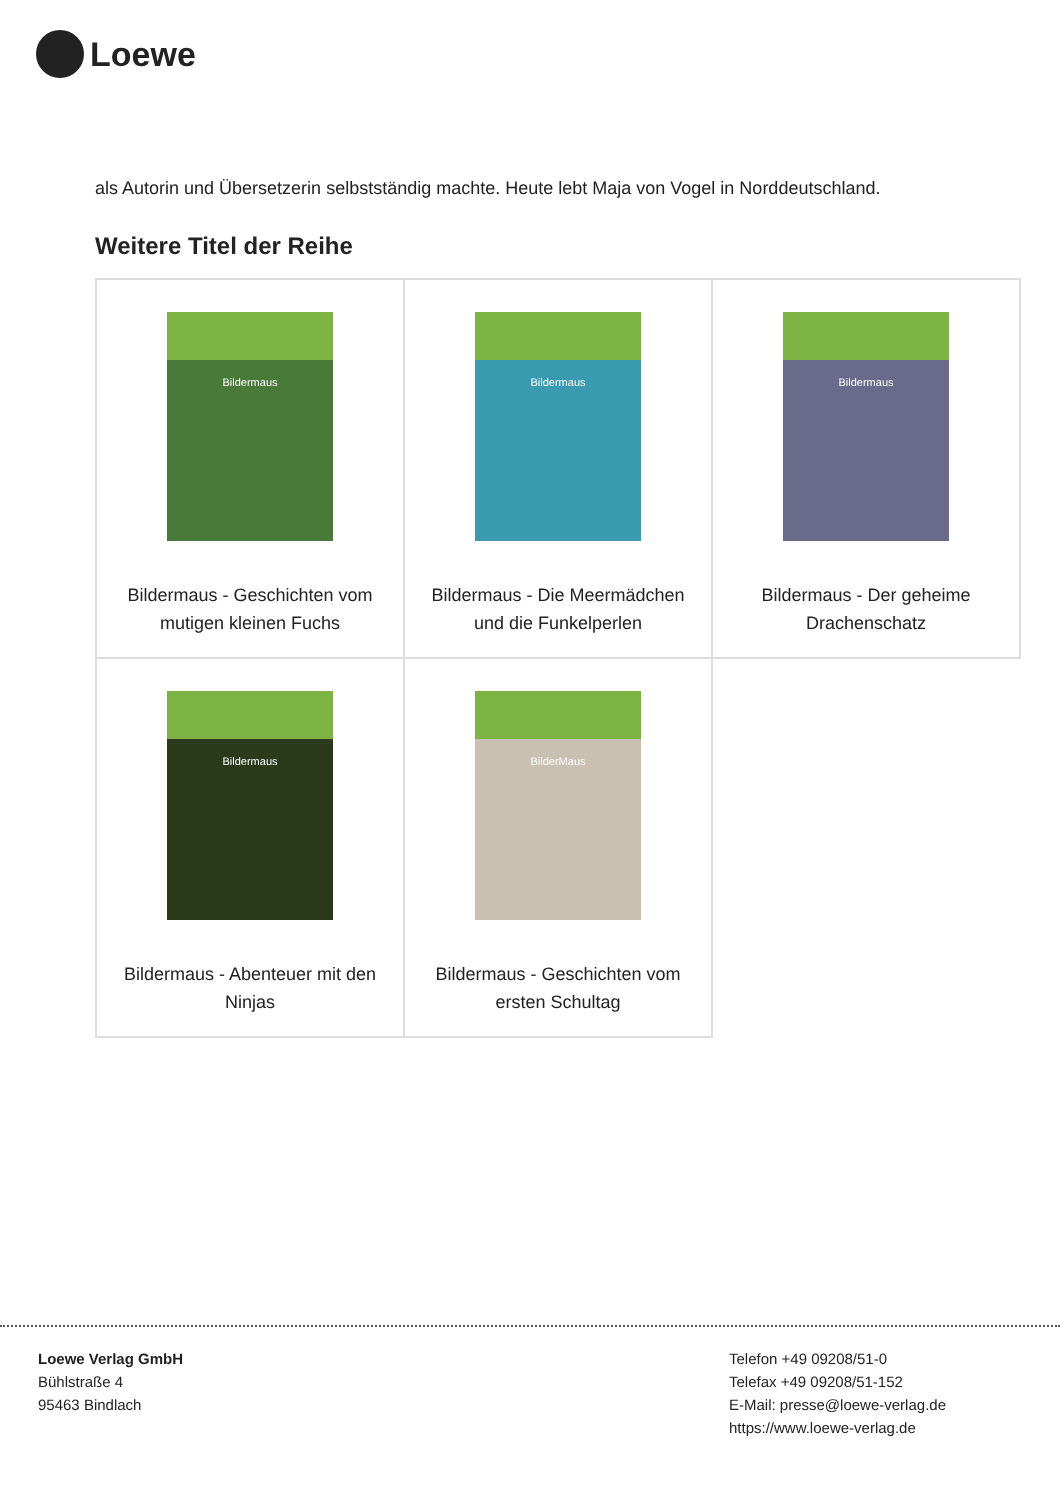Loewe
als Autorin und Übersetzerin selbstständig machte. Heute lebt Maja von Vogel in Norddeutschland.
Weitere Titel der Reihe
| Bildermaus Bildermaus - Geschichten vom mutigen kleinen Fuchs | Bildermaus Bildermaus - Die Meermädchen und die Funkelperlen | Bildermaus Bildermaus - Der geheime Drachenschatz |
| Bildermaus Bildermaus - Abenteuer mit den Ninjas | BilderMaus Bildermaus - Geschichten vom ersten Schultag | |
Loewe Verlag GmbH
Bühlstraße 4
95463 Bindlach
Telefon +49 09208/51-0
Telefax +49 09208/51-152
E-Mail: presse@loewe-verlag.de
https://www.loewe-verlag.de